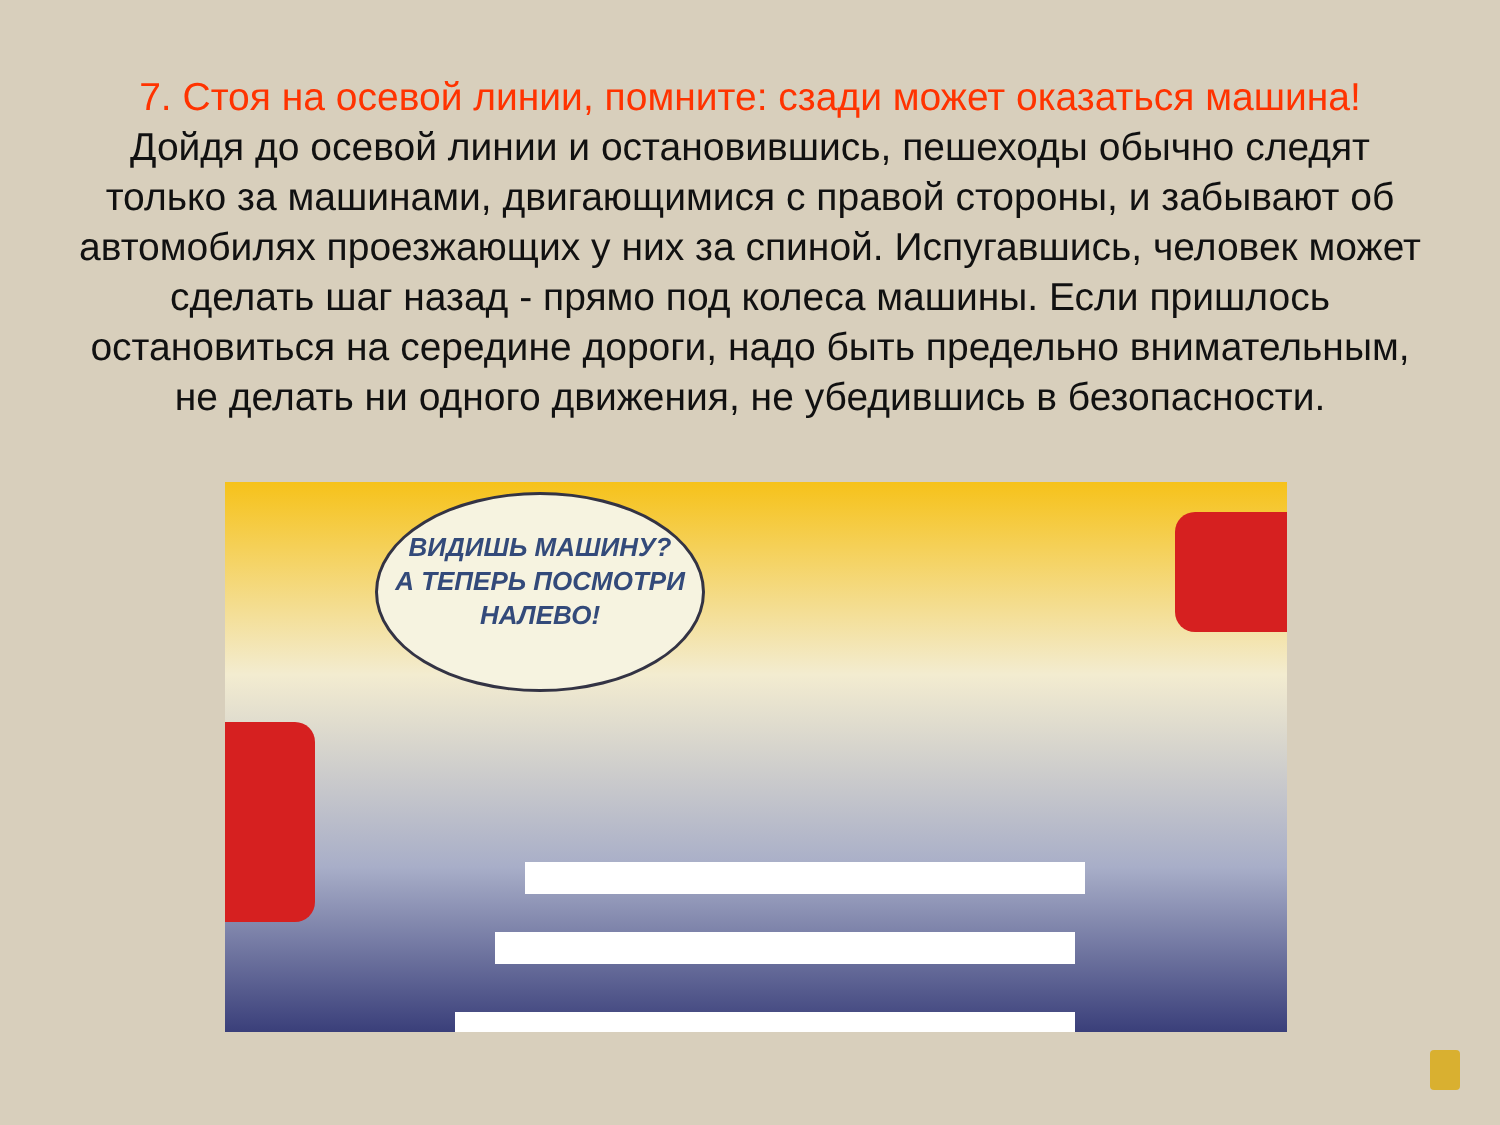7. Стоя на осевой линии, помните: сзади может оказаться машина!
Дойдя до осевой линии и остановившись, пешеходы обычно следят только за машинами, двигающимися с правой стороны, и забывают об автомобилях проезжающих у них за спиной. Испугавшись, человек может сделать шаг назад - прямо под колеса машины. Если пришлось остановиться на середине дороги, надо быть предельно внимательным, не делать ни одного движения, не убедившись в безопасности.
ВИДИШЬ МАШИНУ?
А ТЕПЕРЬ ПОСМОТРИ
НАЛЕВО!